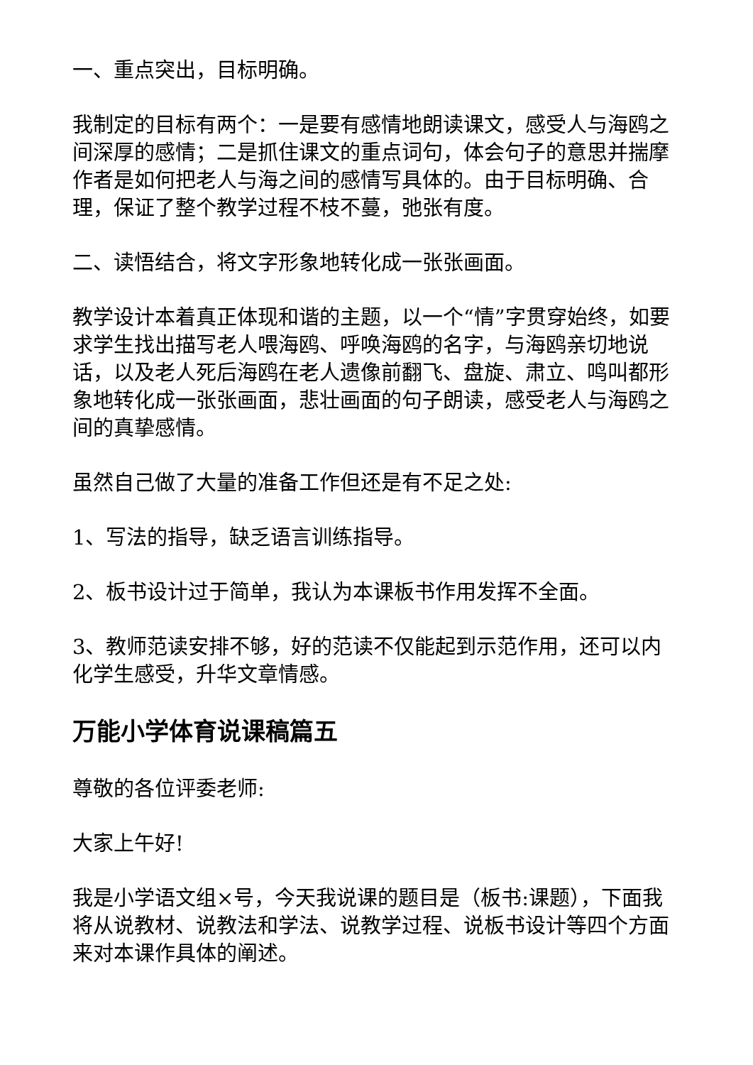一、重点突出，目标明确。
我制定的目标有两个：一是要有感情地朗读课文，感受人与海鸥之间深厚的感情；二是抓住课文的重点词句，体会句子的意思并揣摩作者是如何把老人与海之间的感情写具体的。由于目标明确、合理，保证了整个教学过程不枝不蔓，弛张有度。
二、读悟结合，将文字形象地转化成一张张画面。
教学设计本着真正体现和谐的主题，以一个“情”字贯穿始终，如要求学生找出描写老人喂海鸥、呼唤海鸥的名字，与海鸥亲切地说话，以及老人死后海鸥在老人遗像前翻飞、盘旋、肃立、鸣叫都形象地转化成一张张画面，悲壮画面的句子朗读，感受老人与海鸥之间的真挚感情。
虽然自己做了大量的准备工作但还是有不足之处:
1、写法的指导，缺乏语言训练指导。
2、板书设计过于简单，我认为本课板书作用发挥不全面。
3、教师范读安排不够，好的范读不仅能起到示范作用，还可以内化学生感受，升华文章情感。
万能小学体育说课稿篇五
尊敬的各位评委老师:
大家上午好!
我是小学语文组×号，今天我说课的题目是（板书:课题），下面我将从说教材、说教法和学法、说教学过程、说板书设计等四个方面来对本课作具体的阐述。